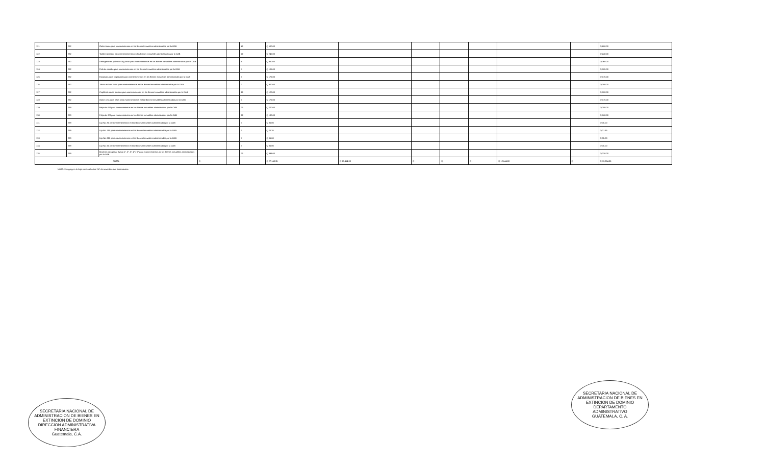| 121 | 232 | Galon Axion para mantenimientos en los Bienes Inmuebles administrados por la OAB | | | 40 | Q 600.00 | | | | | | | Q 600.00 |
| 122 | 232 | Toalla trapeador para mantenimientos en los Bienes Inmuebles administrados por la OAB | | | 20 | Q 240.00 | | | | | | | Q 240.00 |
| 123 | 232 | Detergente en polvo de 1kg fardo para mantenimientos en los Bienes Inmuebles administrados por la OAB | | | 4 | Q 360.00 | | | | | | | Q 360.00 |
| 124 | 232 | Palo de escoba para mantenimientos en los Bienes Inmuebles administrados por la OAB | | | 7 | Q 105.00 | | | | | | | Q 105.00 |
| 125 | 232 | Espatulas para limpiavidrio para mantenimientos en los Bienes Inmuebles administrados por la OAB | | | 7 | Q 175.00 | | | | | | | Q 175.00 |
| 126 | 232 | Jabon en bola fardo para mantenimientos en los Bienes Inmuebles administrados por la OAB | | | 2 | Q 300.00 | | | | | | | Q 300.00 |
| 127 | 232 | Cepillo de cerda plastica para mantenimientos en los Bienes Inmuebles administrados por la OAB | | | 10 | Q 120.00 | | | | | | | Q 120.00 |
| 128 | 232 | Galon cera para pisos para mantenimientos en los Bienes Inmuebles administrados por la OAB | | | 7 | Q 175.00 | | | | | | | Q 175.00 |
| 129 | 299 | Felpa de 3/4 para mantenimientos en los Bienes Inmuebles administrados por la OAB | | | 20 | Q 200.00 | | | | | | | Q 200.00 |
| 130 | 299 | Felpa de 3/8 para mantenimientos en los Bienes Inmuebles administrados por la OAB | | | 20 | Q 180.00 | | | | | | | Q 180.00 |
| 131 | 299 | Lija No. 80 para mantenimientos en los Bienes Inmuebles administrados por la OAB | | | 7 | Q 35.00 | | | | | | | Q 35.00 |
| 132 | 299 | Lija No. 150 para mantenimientos en los Bienes Inmuebles administrados por la OAB | | | 7 | Q 21.35 | | | | | | | Q 21.35 |
| 133 | 299 | Lija No. 220 para mantenimientos en los Bienes Inmuebles administrados por la OAB | | | 7 | Q 35.00 | | | | | | | Q 35.00 |
| 134 | 299 | Lija No. 60 para mantenimientos en los Bienes Inmuebles administrados por la OAB | | | 7 | Q 35.00 | | | | | | | Q 35.00 |
| 135 | 299 | Brochas para pintar Juego 1", 2", 3", 4" y 5" para mantenimientos en los Bienes Inmuebles administrados por la OAB | | | 20 | Q 338.00 | | | | | | | Q 338.00 |
| TOTAL | | | Q - | | | Q 27,143.35 | Q 38,464.00 | Q - | Q - | Q - | Q 12,644.00 | Q - | Q 78,254.35 |
NOTA: Se agrega a la hoja escrito el rubro 267 de acuerdo a sus lineamientos.
SECRETARIA NACIONAL DE ADMINISTRACION DE BIENES EN EXTINCION DE DOMINIO
DIRECCION ADMINISTRATIVA FINANCIERA
Guatemala, C.A.
SECRETARIA NACIONAL DE ADMINISTRACION DE BIENES EN EXTINCION DE DOMINIO
DEPARTAMENTO ADMINISTRATIVO
GUATEMALA, C. A.